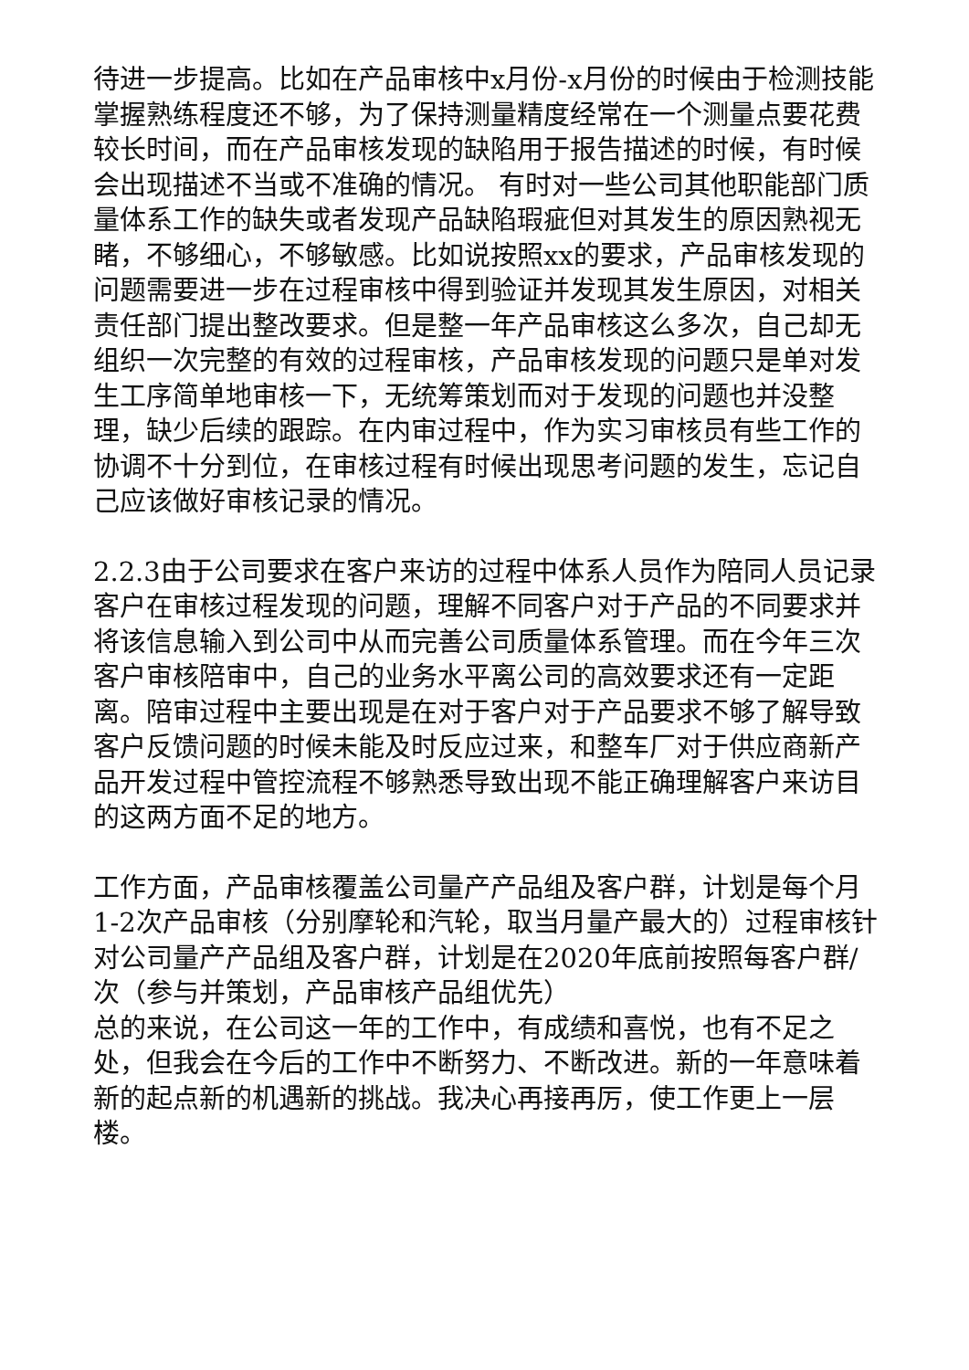待进一步提高。比如在产品审核中x月份-x月份的时候由于检测技能掌握熟练程度还不够，为了保持测量精度经常在一个测量点要花费较长时间，而在产品审核发现的缺陷用于报告描述的时候，有时候会出现描述不当或不准确的情况。 有时对一些公司其他职能部门质量体系工作的缺失或者发现产品缺陷瑕疵但对其发生的原因熟视无睹，不够细心，不够敏感。比如说按照xx的要求，产品审核发现的问题需要进一步在过程审核中得到验证并发现其发生原因，对相关责任部门提出整改要求。但是整一年产品审核这么多次，自己却无组织一次完整的有效的过程审核，产品审核发现的问题只是单对发生工序简单地审核一下，无统筹策划而对于发现的问题也并没整理，缺少后续的跟踪。在内审过程中，作为实习审核员有些工作的协调不十分到位，在审核过程有时候出现思考问题的发生，忘记自己应该做好审核记录的情况。
2.2.3由于公司要求在客户来访的过程中体系人员作为陪同人员记录客户在审核过程发现的问题，理解不同客户对于产品的不同要求并将该信息输入到公司中从而完善公司质量体系管理。而在今年三次客户审核陪审中，自己的业务水平离公司的高效要求还有一定距离。陪审过程中主要出现是在对于客户对于产品要求不够了解导致客户反馈问题的时候未能及时反应过来，和整车厂对于供应商新产品开发过程中管控流程不够熟悉导致出现不能正确理解客户来访目的这两方面不足的地方。
工作方面，产品审核覆盖公司量产产品组及客户群，计划是每个月1-2次产品审核（分别摩轮和汽轮，取当月量产最大的）过程审核针对公司量产产品组及客户群，计划是在2020年底前按照每客户群/次（参与并策划，产品审核产品组优先）
总的来说，在公司这一年的工作中，有成绩和喜悦，也有不足之处，但我会在今后的工作中不断努力、不断改进。新的一年意味着新的起点新的机遇新的挑战。我决心再接再厉，使工作更上一层楼。